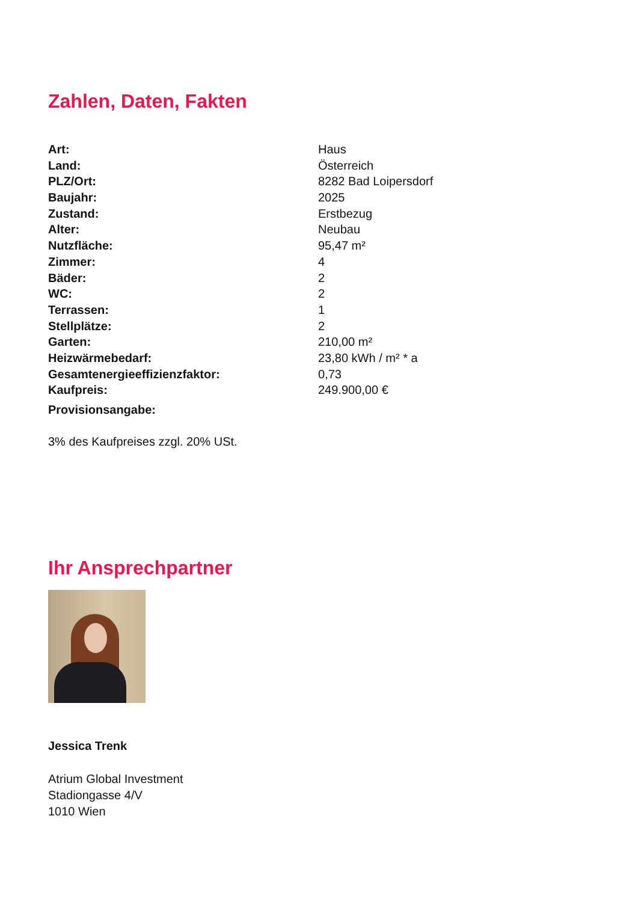Zahlen, Daten, Fakten
| Art: | Haus |
| Land: | Österreich |
| PLZ/Ort: | 8282 Bad Loipersdorf |
| Baujahr: | 2025 |
| Zustand: | Erstbezug |
| Alter: | Neubau |
| Nutzfläche: | 95,47 m² |
| Zimmer: | 4 |
| Bäder: | 2 |
| WC: | 2 |
| Terrassen: | 1 |
| Stellplätze: | 2 |
| Garten: | 210,00 m² |
| Heizwärmebedarf: | 23,80 kWh / m² * a |
| Gesamtenergieeffizienzfaktor: | 0,73 |
| Kaufpreis: | 249.900,00 € |
Provisionsangabe:
3% des Kaufpreises zzgl. 20% USt.
Ihr Ansprechpartner
Jessica Trenk
Atrium Global Investment
Stadiongasse 4/V
1010 Wien